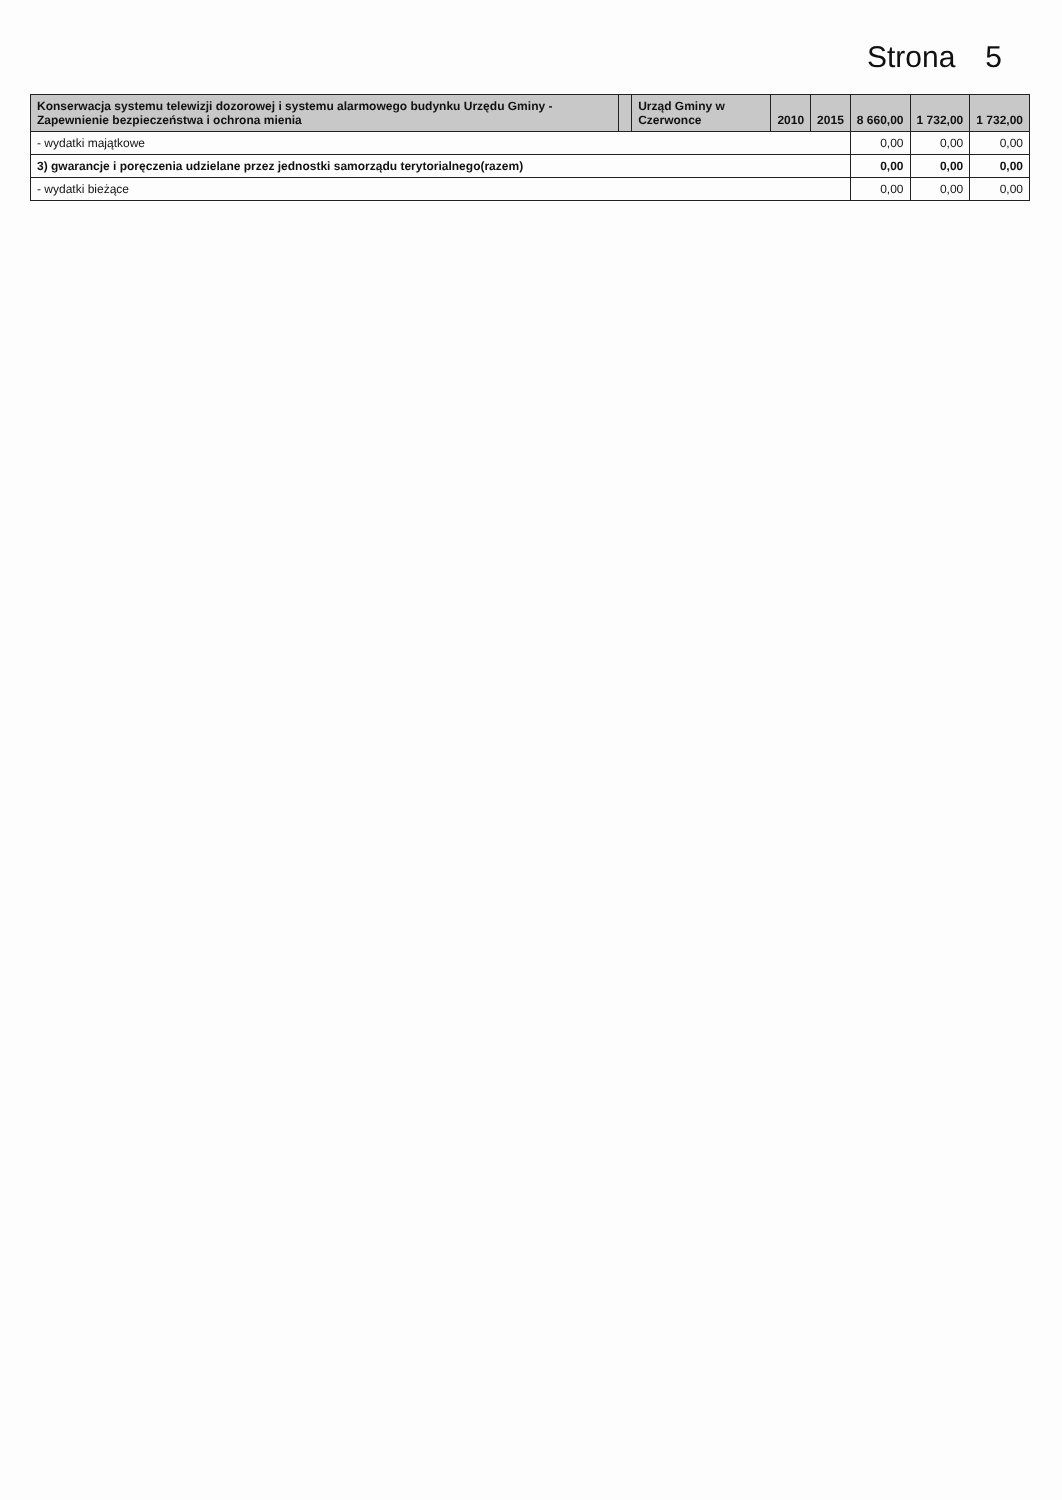Strona 5
| Konserwacja systemu telewizji dozorowej i systemu alarmowego budynku Urzędu Gminy - Zapewnienie bezpieczeństwa i ochrona mienia | | Urząd Gminy w Czerwonce | 2010 | 2015 | 8 660,00 | 1 732,00 | 1 732,00 |
| - wydatki majątkowe | | | | | 0,00 | 0,00 | 0,00 |
| 3) gwarancje i poręczenia udzielane przez jednostki samorządu terytorialnego(razem) | | | | | 0,00 | 0,00 | 0,00 |
| - wydatki bieżące | | | | | 0,00 | 0,00 | 0,00 |